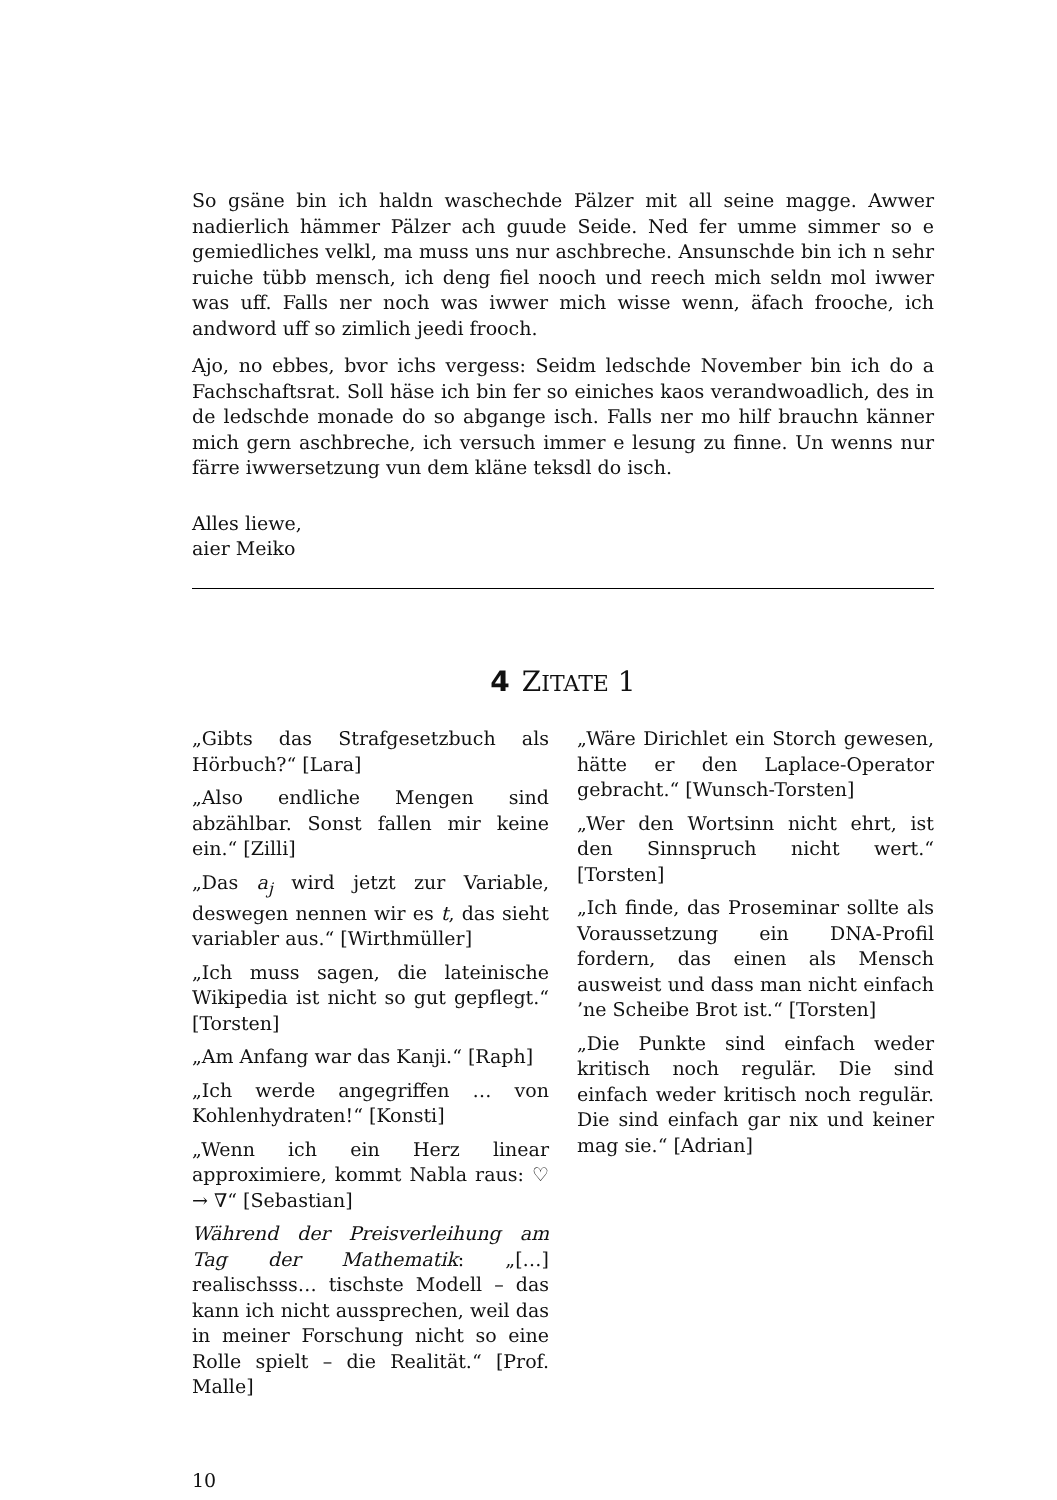So gsäne bin ich haldn waschechde Pälzer mit all seine magge. Awwer nadierlich hämmer Pälzer ach guude Seide. Ned fer umme simmer so e gemiedliches velkl, ma muss uns nur aschbreche. Ansunschde bin ich n sehr ruiche tübb mensch, ich deng fiel nooch und reech mich seldn mol iwwer was uff. Falls ner noch was iwwer mich wisse wenn, äfach frooche, ich andword uff so zimlich jeedi frooch.
Ajo, no ebbes, bvor ichs vergess: Seidm ledschde November bin ich do a Fachschaftsrat. Soll häse ich bin fer so einiches kaos verandwoadlich, des in de ledschde monade do so abgange isch. Falls ner mo hilf brauchn känner mich gern aschbreche, ich versuch immer e lesung zu finne. Un wenns nur färre iwwersetzung vun dem kläne teksdl do isch.
Alles liewe,
aier Meiko
4 ZITATE 1
„Gibts das Strafgesetzbuch als Hörbuch?“ [Lara]
„Also endliche Mengen sind abzählbar. Sonst fallen mir keine ein.“ [Zilli]
„Das a<sub>j</sub> wird jetzt zur Variable, deswegen nennen wir es t, das sieht variabler aus.“ [Wirthmüller]
„Ich muss sagen, die lateinische Wikipedia ist nicht so gut gepflegt.“ [Torsten]
„Am Anfang war das Kanji.“ [Raph]
„Ich werde angegriffen … von Kohlenhydraten!“ [Konsti]
„Wenn ich ein Herz linear approximiere, kommt Nabla raus: ♡ → ∇“ [Sebastian]
Während der Preisverleihung am Tag der Mathematik: „[…] realischsss… tischste Modell – das kann ich nicht aussprechen, weil das in meiner Forschung nicht so eine Rolle spielt – die Realität.“ [Prof. Malle]
„Wäre Dirichlet ein Storch gewesen, hätte er den Laplace-Operator gebracht.“ [Wunsch-Torsten]
„Wer den Wortsinn nicht ehrt, ist den Sinnspruch nicht wert.“ [Torsten]
„Ich finde, das Proseminar sollte als Voraussetzung ein DNA-Profil fordern, das einen als Mensch ausweist und dass man nicht einfach ’ne Scheibe Brot ist.“ [Torsten]
„Die Punkte sind einfach weder kritisch noch regulär. Die sind einfach weder kritisch noch regulär. Die sind einfach gar nix und keiner mag sie.“ [Adrian]
10